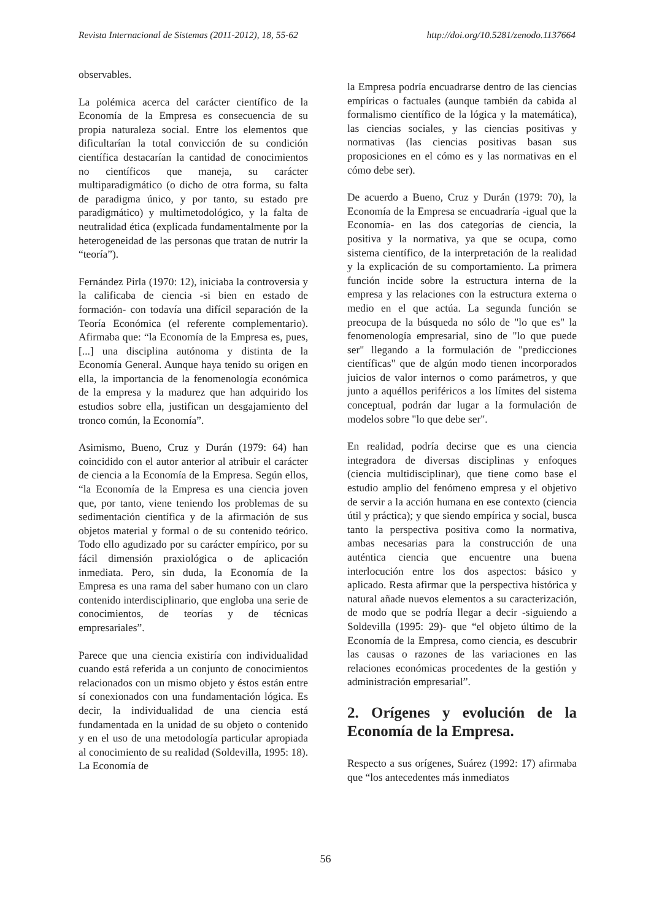Revista Internacional de Sistemas (2011-2012), 18, 55-62 http://doi.org/10.5281/zenodo.1137664
observables.
La polémica acerca del carácter científico de la Economía de la Empresa es consecuencia de su propia naturaleza social. Entre los elementos que dificultarían la total convicción de su condición científica destacarían la cantidad de conocimientos no científicos que maneja, su carácter multiparadigmático (o dicho de otra forma, su falta de paradigma único, y por tanto, su estado pre paradigmático) y multimetodológico, y la falta de neutralidad ética (explicada fundamentalmente por la heterogeneidad de las personas que tratan de nutrir la “teoría”).
Fernández Pirla (1970: 12), iniciaba la controversia y la calificaba de ciencia -si bien en estado de formación- con todavía una difícil separación de la Teoría Económica (el referente complementario). Afirmaba que: “la Economía de la Empresa es, pues, [...] una disciplina autónoma y distinta de la Economía General. Aunque haya tenido su origen en ella, la importancia de la fenomenología económica de la empresa y la madurez que han adquirido los estudios sobre ella, justifican un desgajamiento del tronco común, la Economía”.
Asimismo, Bueno, Cruz y Durán (1979: 64) han coincidido con el autor anterior al atribuir el carácter de ciencia a la Economía de la Empresa. Según ellos, “la Economía de la Empresa es una ciencia joven que, por tanto, viene teniendo los problemas de su sedimentación científica y de la afirmación de sus objetos material y formal o de su contenido teórico. Todo ello agudizado por su carácter empírico, por su fácil dimensión praxiológica o de aplicación inmediata. Pero, sin duda, la Economía de la Empresa es una rama del saber humano con un claro contenido interdisciplinario, que engloba una serie de conocimientos, de teorías y de técnicas empresariales”.
Parece que una ciencia existiría con individualidad cuando está referida a un conjunto de conocimientos relacionados con un mismo objeto y éstos están entre sí conexionados con una fundamentación lógica. Es decir, la individualidad de una ciencia está fundamentada en la unidad de su objeto o contenido y en el uso de una metodología particular apropiada al conocimiento de su realidad (Soldevilla, 1995: 18). La Economía de
la Empresa podría encuadrarse dentro de las ciencias empíricas o factuales (aunque también da cabida al formalismo científico de la lógica y la matemática), las ciencias sociales, y las ciencias positivas y normativas (las ciencias positivas basan sus proposiciones en el cómo es y las normativas en el cómo debe ser).
De acuerdo a Bueno, Cruz y Durán (1979: 70), la Economía de la Empresa se encuadraría -igual que la Economía- en las dos categorías de ciencia, la positiva y la normativa, ya que se ocupa, como sistema científico, de la interpretación de la realidad y la explicación de su comportamiento. La primera función incide sobre la estructura interna de la empresa y las relaciones con la estructura externa o medio en el que actúa. La segunda función se preocupa de la búsqueda no sólo de "lo que es" la fenomenología empresarial, sino de "lo que puede ser" llegando a la formulación de "predicciones científicas" que de algún modo tienen incorporados juicios de valor internos o como parámetros, y que junto a aquéllos periféricos a los límites del sistema conceptual, podrán dar lugar a la formulación de modelos sobre "lo que debe ser".
En realidad, podría decirse que es una ciencia integradora de diversas disciplinas y enfoques (ciencia multidisciplinar), que tiene como base el estudio amplio del fenómeno empresa y el objetivo de servir a la acción humana en ese contexto (ciencia útil y práctica); y que siendo empírica y social, busca tanto la perspectiva positiva como la normativa, ambas necesarias para la construcción de una auténtica ciencia que encuentre una buena interlocución entre los dos aspectos: básico y aplicado. Resta afirmar que la perspectiva histórica y natural añade nuevos elementos a su caracterización, de modo que se podría llegar a decir -siguiendo a Soldevilla (1995: 29)- que “el objeto último de la Economía de la Empresa, como ciencia, es descubrir las causas o razones de las variaciones en las relaciones económicas procedentes de la gestión y administración empresarial”.
2. Orígenes y evolución de la Economía de la Empresa.
Respecto a sus orígenes, Suárez (1992: 17) afirmaba que “los antecedentes más inmediatos
56